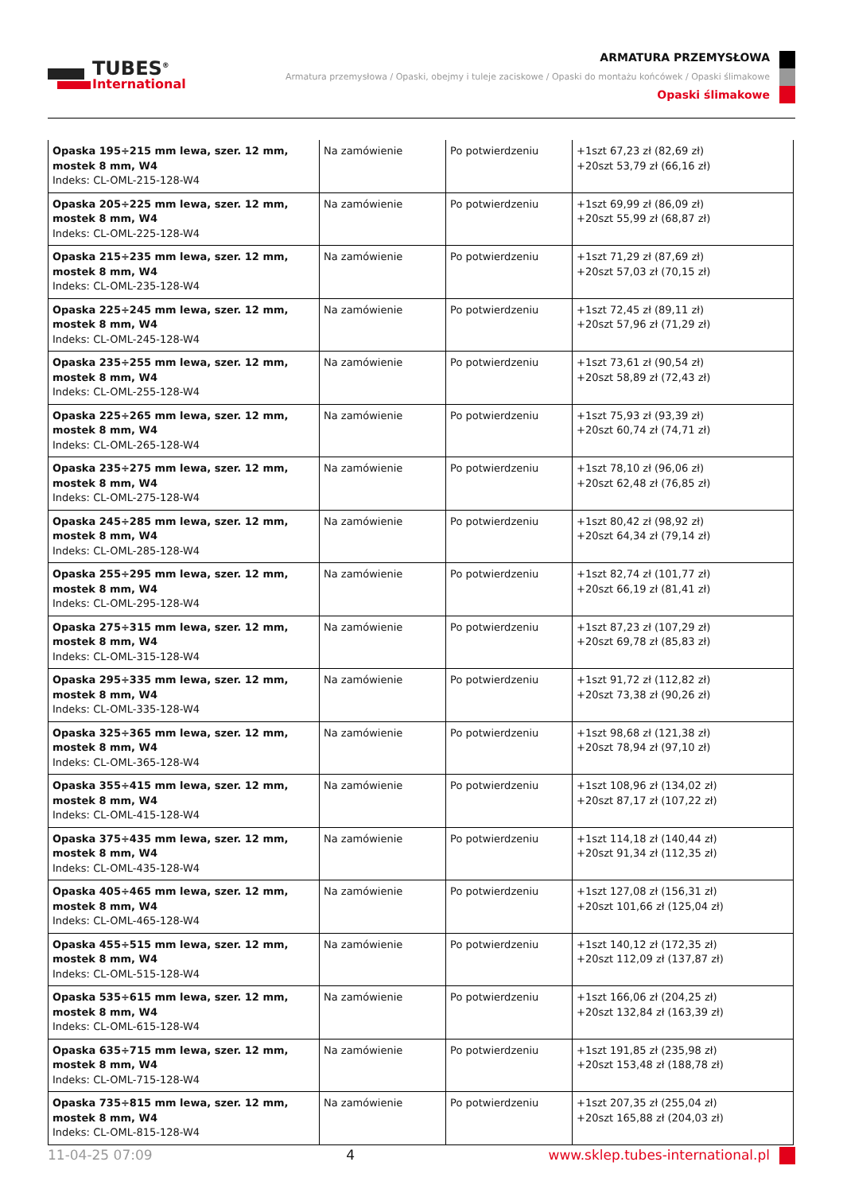TUBES<sup>®</sup>
International
ARMATURA PRZEMYSŁOWA
Armatura przemysłowa / Opaski, obejmy i tuleje zaciskowe / Opaski do montażu końcówek / Opaski ślimakowe
Opaski ślimakowe
| Opaska 195÷215 mm lewa, szer. 12 mm, mostek 8 mm, W4 Indeks: CL-OML-215-128-W4 | Na zamówienie | Po potwierdzeniu | +1szt 67,23 zł (82,69 zł) +20szt 53,79 zł (66,16 zł) |
| Opaska 205÷225 mm lewa, szer. 12 mm, mostek 8 mm, W4 Indeks: CL-OML-225-128-W4 | Na zamówienie | Po potwierdzeniu | +1szt 69,99 zł (86,09 zł) +20szt 55,99 zł (68,87 zł) |
| Opaska 215÷235 mm lewa, szer. 12 mm, mostek 8 mm, W4 Indeks: CL-OML-235-128-W4 | Na zamówienie | Po potwierdzeniu | +1szt 71,29 zł (87,69 zł) +20szt 57,03 zł (70,15 zł) |
| Opaska 225÷245 mm lewa, szer. 12 mm, mostek 8 mm, W4 Indeks: CL-OML-245-128-W4 | Na zamówienie | Po potwierdzeniu | +1szt 72,45 zł (89,11 zł) +20szt 57,96 zł (71,29 zł) |
| Opaska 235÷255 mm lewa, szer. 12 mm, mostek 8 mm, W4 Indeks: CL-OML-255-128-W4 | Na zamówienie | Po potwierdzeniu | +1szt 73,61 zł (90,54 zł) +20szt 58,89 zł (72,43 zł) |
| Opaska 225÷265 mm lewa, szer. 12 mm, mostek 8 mm, W4 Indeks: CL-OML-265-128-W4 | Na zamówienie | Po potwierdzeniu | +1szt 75,93 zł (93,39 zł) +20szt 60,74 zł (74,71 zł) |
| Opaska 235÷275 mm lewa, szer. 12 mm, mostek 8 mm, W4 Indeks: CL-OML-275-128-W4 | Na zamówienie | Po potwierdzeniu | +1szt 78,10 zł (96,06 zł) +20szt 62,48 zł (76,85 zł) |
| Opaska 245÷285 mm lewa, szer. 12 mm, mostek 8 mm, W4 Indeks: CL-OML-285-128-W4 | Na zamówienie | Po potwierdzeniu | +1szt 80,42 zł (98,92 zł) +20szt 64,34 zł (79,14 zł) |
| Opaska 255÷295 mm lewa, szer. 12 mm, mostek 8 mm, W4 Indeks: CL-OML-295-128-W4 | Na zamówienie | Po potwierdzeniu | +1szt 82,74 zł (101,77 zł) +20szt 66,19 zł (81,41 zł) |
| Opaska 275÷315 mm lewa, szer. 12 mm, mostek 8 mm, W4 Indeks: CL-OML-315-128-W4 | Na zamówienie | Po potwierdzeniu | +1szt 87,23 zł (107,29 zł) +20szt 69,78 zł (85,83 zł) |
| Opaska 295÷335 mm lewa, szer. 12 mm, mostek 8 mm, W4 Indeks: CL-OML-335-128-W4 | Na zamówienie | Po potwierdzeniu | +1szt 91,72 zł (112,82 zł) +20szt 73,38 zł (90,26 zł) |
| Opaska 325÷365 mm lewa, szer. 12 mm, mostek 8 mm, W4 Indeks: CL-OML-365-128-W4 | Na zamówienie | Po potwierdzeniu | +1szt 98,68 zł (121,38 zł) +20szt 78,94 zł (97,10 zł) |
| Opaska 355÷415 mm lewa, szer. 12 mm, mostek 8 mm, W4 Indeks: CL-OML-415-128-W4 | Na zamówienie | Po potwierdzeniu | +1szt 108,96 zł (134,02 zł) +20szt 87,17 zł (107,22 zł) |
| Opaska 375÷435 mm lewa, szer. 12 mm, mostek 8 mm, W4 Indeks: CL-OML-435-128-W4 | Na zamówienie | Po potwierdzeniu | +1szt 114,18 zł (140,44 zł) +20szt 91,34 zł (112,35 zł) |
| Opaska 405÷465 mm lewa, szer. 12 mm, mostek 8 mm, W4 Indeks: CL-OML-465-128-W4 | Na zamówienie | Po potwierdzeniu | +1szt 127,08 zł (156,31 zł) +20szt 101,66 zł (125,04 zł) |
| Opaska 455÷515 mm lewa, szer. 12 mm, mostek 8 mm, W4 Indeks: CL-OML-515-128-W4 | Na zamówienie | Po potwierdzeniu | +1szt 140,12 zł (172,35 zł) +20szt 112,09 zł (137,87 zł) |
| Opaska 535÷615 mm lewa, szer. 12 mm, mostek 8 mm, W4 Indeks: CL-OML-615-128-W4 | Na zamówienie | Po potwierdzeniu | +1szt 166,06 zł (204,25 zł) +20szt 132,84 zł (163,39 zł) |
| Opaska 635÷715 mm lewa, szer. 12 mm, mostek 8 mm, W4 Indeks: CL-OML-715-128-W4 | Na zamówienie | Po potwierdzeniu | +1szt 191,85 zł (235,98 zł) +20szt 153,48 zł (188,78 zł) |
| Opaska 735÷815 mm lewa, szer. 12 mm, mostek 8 mm, W4 Indeks: CL-OML-815-128-W4 | Na zamówienie | Po potwierdzeniu | +1szt 207,35 zł (255,04 zł) +20szt 165,88 zł (204,03 zł) |
11-04-25 07:09 4 www.sklep.tubes-international.pl